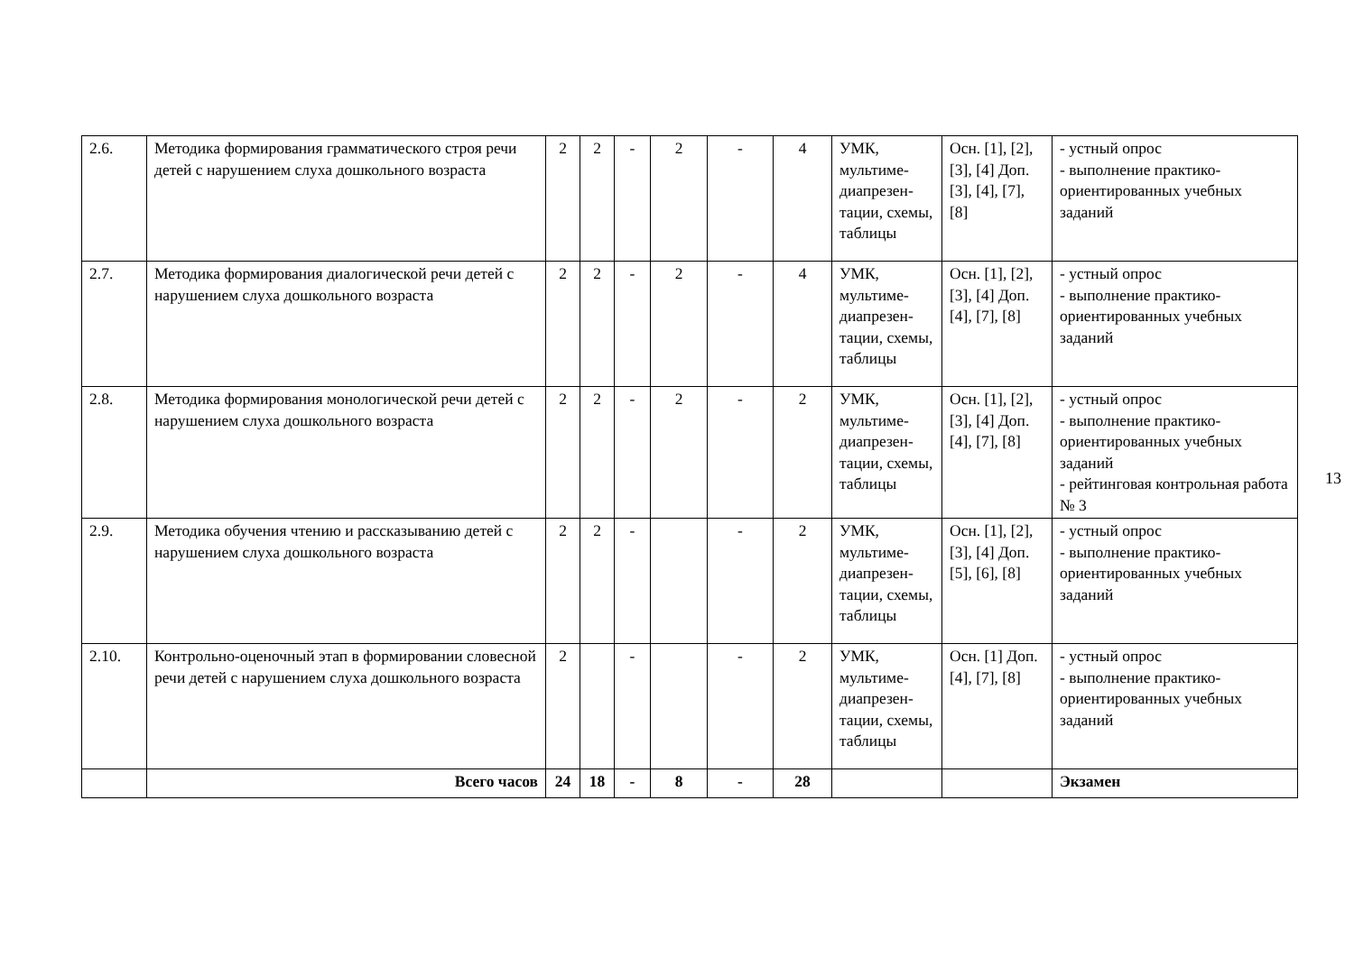| 2.6. | Методика формирования грамматического строя речи детей с нарушением слуха дошкольного возраста | 2 | 2 | - | 2 | - | 4 | УМК, мультиме-диапрезен-тации, схемы, таблицы | Осн. [1], [2], [3], [4] Доп. [3], [4], [7], [8] | - устный опрос - выполнение практико-ориентированных учебных заданий |
| 2.7. | Методика формирования диалогической речи детей с нарушением слуха дошкольного возраста | 2 | 2 | - | 2 | - | 4 | УМК, мультиме-диапрезен-тации, схемы, таблицы | Осн. [1], [2], [3], [4] Доп. [4], [7], [8] | - устный опрос - выполнение практико-ориентированных учебных заданий |
| 2.8. | Методика формирования монологической речи детей с нарушением слуха дошкольного возраста | 2 | 2 | - | 2 | - | 2 | УМК, мультиме-диапрезен-тации, схемы, таблицы | Осн. [1], [2], [3], [4] Доп. [4], [7], [8] | - устный опрос - выполнение практико-ориентированных учебных заданий - рейтинговая контрольная работа № 3 |
| 2.9. | Методика обучения чтению и рассказыванию детей с нарушением слуха дошкольного возраста | 2 | 2 | - | | - | 2 | УМК, мультиме-диапрезен-тации, схемы, таблицы | Осн. [1], [2], [3], [4] Доп. [5], [6], [8] | - устный опрос - выполнение практико-ориентированных учебных заданий |
| 2.10. | Контрольно-оценочный этап в формировании словесной речи детей с нарушением слуха дошкольного возраста | 2 | | - | | - | 2 | УМК, мультиме-диапрезен-тации, схемы, таблицы | Осн. [1] Доп. [4], [7], [8] | - устный опрос - выполнение практико-ориентированных учебных заданий |
| | Всего часов | 24 | 18 | - | 8 | - | 28 | | | Экзамен |
13